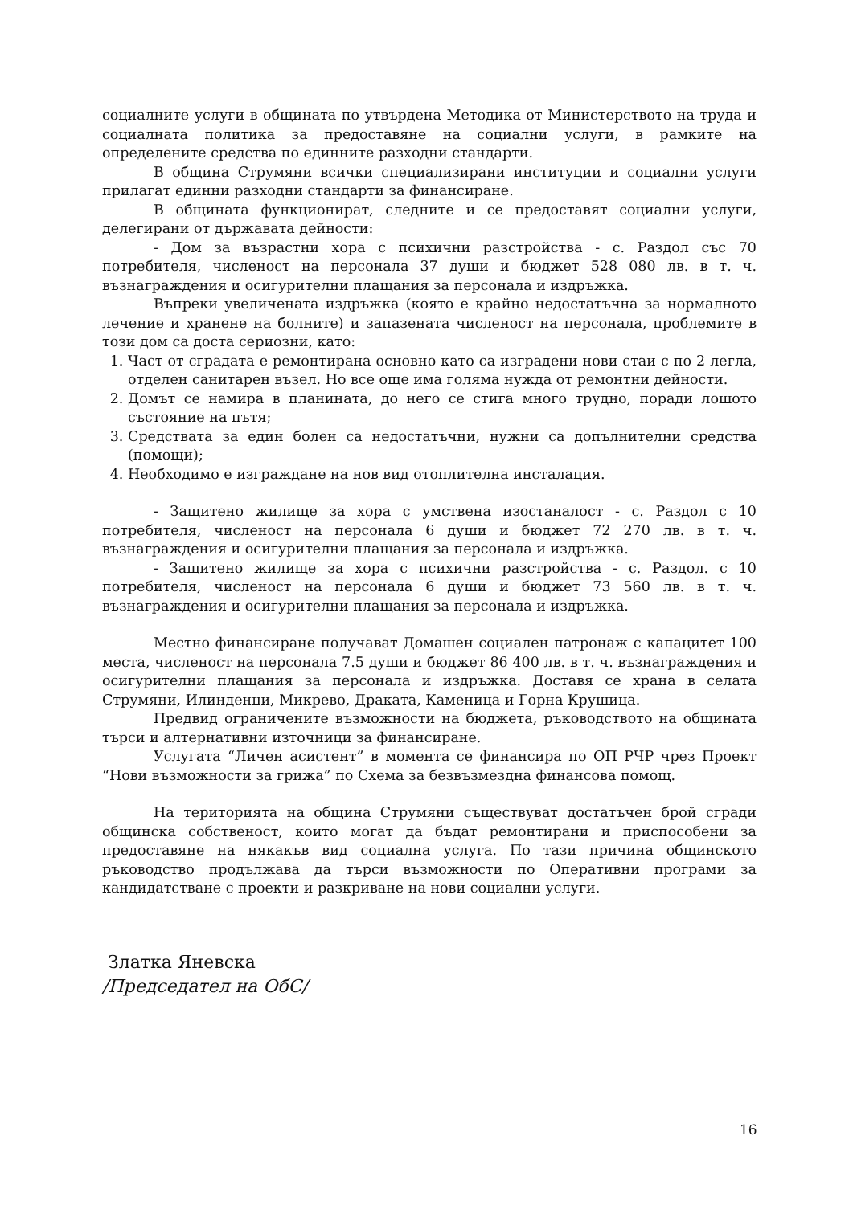социалните услуги в общината по утвърдена Методика от Министерството на труда и социалната политика за предоставяне на социални услуги, в рамките на определените средства по единните разходни стандарти.
В община Струмяни всички специализирани институции и социални услуги прилагат единни разходни стандарти за финансиране.
В общината функционират, следните и се предоставят социални услуги, делегирани от държавата дейности:
- Дом за възрастни хора с психични разстройства - с. Раздол със 70 потребителя, численост на персонала 37 души и бюджет 528 080 лв. в т. ч. възнаграждения и осигурителни плащания за персонала и издръжка.
Въпреки увеличената издръжка (която е крайно недостатъчна за нормалното лечение и хранене на болните) и запазената численост на персонала, проблемите в този дом са доста сериозни, като:
1. Част от сградата е ремонтирана основно като са изградени нови стаи с по 2 легла, отделен санитарен възел. Но все още има голяма нужда от ремонтни дейности.
2. Домът се намира в планината, до него се стига много трудно, поради лошото състояние на пътя;
3. Средствата за един болен са недостатъчни, нужни са допълнителни средства (помощи);
4. Необходимо е изграждане на нов вид отоплителна инсталация.
- Защитено жилище за хора с умствена изостаналост - с. Раздол с 10 потребителя, численост на персонала 6 души и бюджет 72 270 лв. в т. ч. възнаграждения и осигурителни плащания за персонала и издръжка.
- Защитено жилище за хора с психични разстройства - с. Раздол. с 10 потребителя, численост на персонала 6 души и бюджет 73 560 лв. в т. ч. възнаграждения и осигурителни плащания за персонала и издръжка.
Местно финансиране получават Домашен социален патронаж с капацитет 100 места, численост на персонала 7.5 души и бюджет 86 400 лв. в т. ч. възнаграждения и осигурителни плащания за персонала и издръжка. Доставя се храна в селата Струмяни, Илинденци, Микрево, Драката, Каменица и Горна Крушица.
Предвид ограничените възможности на бюджета, ръководството на общината търси и алтернативни източници за финансиране.
Услугата “Личен асистент” в момента се финансира по ОП РЧР чрез Проект “Нови възможности за грижа” по Схема за безвъзмездна финансова помощ.
На територията на община Струмяни съществуват достатъчен брой сгради общинска собственост, които могат да бъдат ремонтирани и приспособени за предоставяне на някакъв вид социална услуга. По тази причина общинското ръководство продължава да търси възможности по Оперативни програми за кандидатстване с проекти и разкриване на нови социални услуги.
Златка Яневска
/Председател на ОбС/
16